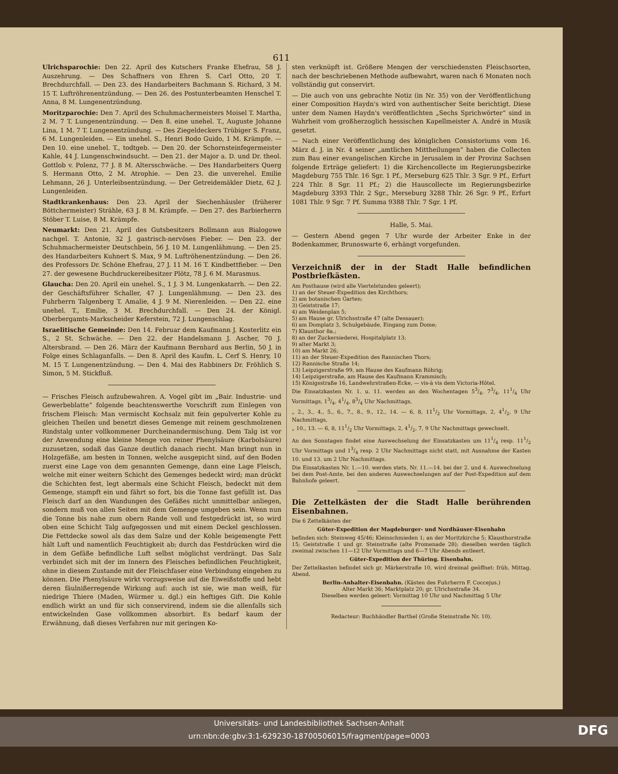611
Ulrichsparochie: Den 22. April des Kutschers Franke Ehefrau, 58 J. Auszehrung. — Des Schaffners von Ehren S. Carl Otto, 20 T. Brechdurchfall. — Den 23. des Handarbeiters Bachmann S. Richard, 3 M. 15 T. Luftröhrenentzündung. — Den 26. des Postunterbeamten Henschel T. Anna, 8 M. Lungenentzündung.
Moritzparochie: Den 7. April des Schuhmachermeisters Moisel T. Martha, 2 M. 7 T. Lungenentzündung. — Den 8. eine unehel. T., Auguste Johanne Lina, 1 M. 7 T. Lungenentzündung. — Des Ziegeldeckers Trübiger S. Franz, 6 M. Lungenleiden. — Ein unehel. S., Henri Bodo Guido, 1 M. Krämpfe. — Den 10. eine unehel. T., todtgeb. — Den 20. der Schornsteinfegermeister Kahle, 44 J. Lungenschwindsucht. — Den 21. der Major a. D. und Dr. theol. Gottlob v. Polenz, 77 J. 8 M. Altersschwäche. — Des Handarbeiters Querg S. Hermann Otto, 2 M. Atrophie. — Den 23. die unverehel. Emilie Lehmann, 26 J. Unterleibsentzündung. — Der Getreidemäkler Dietz, 62 J. Lungenleiden.
Stadtkrankenhaus: Den 23. April der Siechenhäusler (früherer Böttchermeister) Strähle, 63 J. 8 M. Krämpfe. — Den 27. des Barbierherrn Stöber T. Luise, 8 M. Krämpfe.
Neumarkt: Den 21. April des Gutsbesitzers Bollmann aus Bialogowe nachgel. T. Antonie, 32 J. gastrisch-nervöses Fieber. — Den 23. der Schuhmachermeister Deutschbein, 56 J. 10 M. Lungenlähmung. — Den 25. des Handarbeiters Kuhnert S. Max, 9 M. Luftröhenentzündung. — Den 26. des Professors Dr. Schöne Ehefrau, 27 J. 11 M. 16 T. Kindbettfieber. — Den 27. der gewesene Buchdruckereibesitzer Plötz, 78 J. 6 M. Marasmus.
Glaucha: Den 20. April ein unehel. S., 1 J. 3 M. Lungenkatarrh. — Den 22. der Geschäftsführer Schaller, 47 J. Lungenlähmung. — Den 23. des Fuhrherrn Talgenberg T. Amalie, 4 J. 9 M. Nierenleiden. — Den 22. eine unehel. T., Emilie, 3 M. Brechdurchfall. — Den 24. der Königl. Oberbergamts-Markscheider Keferstein, 72 J. Lungenschlag.
Israelitische Gemeinde: Den 14. Februar dem Kaufmann J. Kosterlitz ein S., 2 St. Schwäche. — Den 22. der Handelsmann J. Ascher, 70 J. Altersbrand. — Den 26. März der Kaufmann Bernhard aus Berlin, 50 J. in Folge eines Schlaganfalls. — Den 8. April des Kaufm. L. Cerf S. Henry, 10 M. 15 T. Lungenentzündung. — Den 4. Mai des Rabbiners Dr. Fröhlich S. Simon, 5 M. Stickfluß.
— Frisches Fleisch aufzubewahren. A. Vogel gibt im „Bair. Industrie- und Gewerbeblatte“ folgende beachtenswerthe Vorschrift zum Einlegen von frischem Fleisch: Man vermischt Kochsalz mit fein gepulverter Kohle zu gleichen Theilen und benetzt dieses Gemenge mit reinem geschmolzenen Rindstalg unter vollkommener Durcheinandermischung. Dem Talg ist vor der Anwendung eine kleine Menge von reiner Phenylsäure (Karbolsäure) zuzusetzen, sodaß das Ganze deutlich danach riecht. Man bringt nun in Holzgefäße, am besten in Tonnen, welche ausgepicht sind, auf den Boden zuerst eine Lage von dem genannten Gemenge, dann eine Lage Fleisch, welche mit einer weitern Schicht des Gemenges bedeckt wird; man drückt die Schichten fest, legt abermals eine Schicht Fleisch, bedeckt mit dem Gemenge, stampft ein und fährt so fort, bis die Tonne fast gefüllt ist. Das Fleisch darf an den Wandungen des Gefäßes nicht unmittelbar anliegen, sondern muß von allen Seiten mit dem Gemenge umgeben sein. Wenn nun die Tonne bis nahe zum obern Rande voll und festgedrückt ist, so wird oben eine Schicht Talg aufgegossen und mit einem Deckel geschlossen. Die Fettdecke sowol als das dem Salze und der Kohle beigemengte Fett hält Luft und namentlich Feuchtigkeit ab; durch das Festdrücken wird die in dem Gefäße befindliche Luft selbst möglichst verdrängt. Das Salz verbindet sich mit der im Innern des Fleisches befindlichen Feuchtigkeit, ohne in diesem Zustande mit der Fleischfaser eine Verbindung eingehen zu können. Die Phenylsäure wirkt vorzugsweise auf die Eiweißstoffe und hebt deren fäulnißerregende Wirkung auf: auch ist sie, wie man weiß, für niedrige Thiere (Maden, Würmer u. dgl.) ein heftiges Gift. Die Kohle endlich wirkt an und für sich conservirend, indem sie die allenfalls sich entwickelnden Gase vollkommen absorbirt. Es bedarf kaum der Erwähnung, daß dieses Verfahren nur mit geringen Ko-
sten verknüpft ist. Größere Mengen der verschiedensten Fleischsorten, nach der beschriebenen Methode aufbewahrt, waren nach 6 Monaten noch vollständig gut conservirt.
— Die auch von uns gebrachte Notiz (in Nr. 35) von der Veröffentlichung einer Composition Haydn's wird von authentischer Seite berichtigt. Diese unter dem Namen Haydn's veröffentlichten „Sechs Sprichwörter“ sind in Wahrheit vom großherzoglich hessischen Kapellmeister A. André in Musik gesetzt.
— Nach einer Veröffentlichung des königlichen Consistoriums vom 16. März d. J. in Nr. 4 seiner „amtlichen Mittheilungen“ haben die Collecten zum Bau einer evangelischen Kirche in Jerusalem in der Provinz Sachsen folgende Erträge geliefert: 1) die Kirchencollecte im Regierungsbezirke Magdeburg 755 Thlr. 16 Sgr. 1 Pf., Merseburg 625 Thlr. 3 Sgr. 9 Pf., Erfurt 224 Thlr. 8 Sgr. 11 Pf.; 2) die Hauscollecte im Regierungsbezirke Magdeburg 3393 Thlr. 2 Sgr., Merseburg 3288 Thlr. 26 Sgr. 9 Pf., Erfurt 1081 Thlr. 9 Sgr. 7 Pf. Summa 9388 Thlr. 7 Sgr. 1 Pf.
Halle, 5. Mai.
— Gestern Abend gegen 7 Uhr wurde der Arbeiter Enke in der Bodenkammer, Brunoswarte 6, erhängt vorgefunden.
Verzeichniß der in der Stadt Halle befindlichen Postbriefkästen.
Am Posthause (wird alle Viertelstunden geleert);
1) an der Steuer-Expedition des Kirchthors;
2) am botanischen Garten;
3) Geiststraße 17;
4) am Weidenplan 5;
5) am Hause gr. Ulrichsstraße 47 (alte Dessauer);
6) am Domplatz 3, Schulgebäude, Eingang zum Dome;
7) Klausthor 8a.;
8) an der Zuckersiederei, Hospitalplatz 13;
9) alter Markt 3;
10) am Markt 26;
11) an der Steuer-Expedition des Rannischen Thors;
12) Rannische Straße 14;
13) Leipzigerstraße 99, am Hause des Kaufmann Röhrig;
14) Leipzigerstraße, am Hause des Kaufmann Krammisch;
15) Königsstraße 16, Landwehrstraßen-Ecke, — vis-à vis dem Victoria-Hôtel.
Die Einsatzkasten Nr. 1. u. 11. werden an den Wochentagen 53/4, 73/4, 111/4 Uhr Vormittags, 13/4, 41/4, 83/4 Uhr Nachmittags,
„ 2., 3., 4., 5., 6., 7., 8., 9., 12., 14. — 6, 8, 111/2 Uhr Vormittags, 2, 41/2, 9 Uhr Nachmittags,
„ 10., 13. — 6, 8, 111/2 Uhr Vormittags, 2, 41/2, 7, 9 Uhr Nachmittags gewechselt.
An den Sonntagen findet eine Auswechselung der Einsatzkasten um 111/4 resp. 111/2 Uhr Vormittags und 13/4 resp. 2 Uhr Nachmittags nicht statt, mit Ausnahme der Kasten 10. und 13. um 2 Uhr Nachmittags.
Die Einsatzkasten Nr. 1.—10. werden stets, Nr. 11.—14. bei der 2. und 4. Auswechselung bei dem Post-Amte, bei den anderen Auswechselungen auf der Post-Expedition auf dem Bahnhofe geleert.
Die Zettelkästen der die Stadt Halle berührenden Eisenbahnen.
Die 6 Zettelkästen der
Güter-Expedition der Magdeburger- und Nordhäuser-Eisenbahn
befinden sich: Steinweg 45/46; Kleinschmieden 1; an der Moritzkirche 5; Klausthorstraße 15; Geiststraße 1 und gr. Steinstraße (alte Promenade 28); dieselben werden täglich zweimal zwischen 11—12 Uhr Vormittags und 6—7 Uhr Abends entleert.
Güter-Expedition der Thüring. Eisenbahn.
Der Zettelkasten befindet sich gr. Märkerstraße 10, wird dreimal geöffnet: früh, Mittag, Abend.
Berlin-Anhalter-Eisenbahn. (Kästen des Fuhrherrn F. Coccejus.)
Alter Markt 36; Marktplatz 20; gr. Ulrichsstraße 34.
Dieselben werden geleert: Vormittag 10 Uhr und Nachmittag 5 Uhr
Redacteur: Buchhändler Barthel (Große Steinstraße Nr. 10).
Universitäts- und Landesbibliothek Sachsen-Anhalt
urn:nbn:de:gbv:3:1-629230-18700506015/fragment/page=0003
DFG